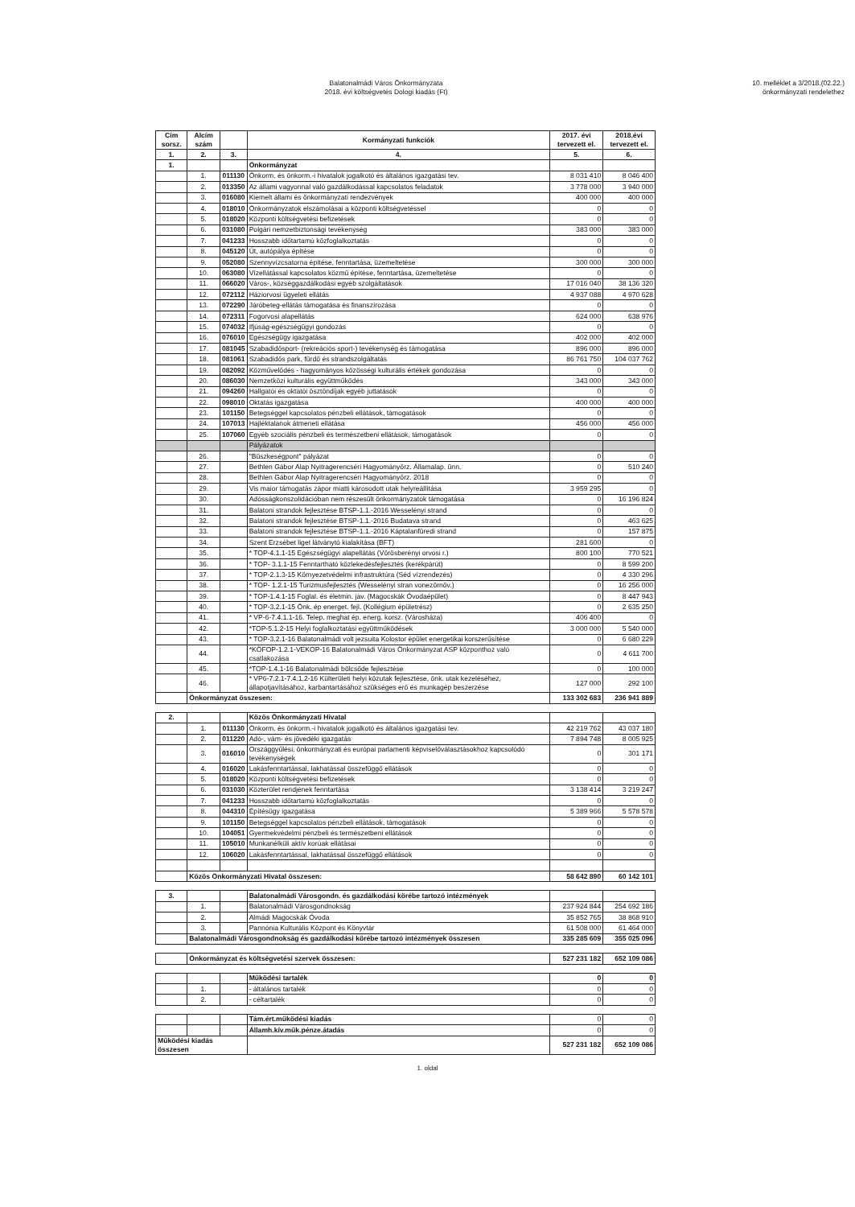Balatonalmádi Város Önkormányzata
2018. évi költségvetés Dologi kiadás (Ft)
10. melléklet a 3/2018.(02.22.)
önkormányzati rendelethez
| Cím sorsz. | Alcím szám | | Kormányzati funkciók | 2017. évi tervezett el. | 2018.évi tervezett el. |
| --- | --- | --- | --- | --- | --- |
| 1. | 2. | 3. | 4. | 5. | 6. |
| 1. | | | Önkormányzat | | |
| | 1. | 011130 | Önkorm. és önkorm.-i hivatalok jogalkotó és általános igazgatási tev. | 8 031 410 | 8 046 400 |
| | 2. | 013350 | Az állami vagyonnal való gazdálkodással kapcsolatos feladatok | 3 778 000 | 3 940 000 |
| | 3. | 016080 | Kiemelt állami és önkormányzati rendezvények | 400 000 | 400 000 |
| | 4. | 018010 | Önkormányzatok elszámolásai a központi költségvetéssel | 0 | 0 |
| | 5. | 018020 | Központi költségvetési befizetések | 0 | 0 |
| | 6. | 031080 | Polgári nemzetbiztonsági tevékenység | 383 000 | 383 000 |
| | 7. | 041233 | Hosszabb időtartamú közfoglalkoztatás | 0 | 0 |
| | 8. | 045120 | Út, autópálya építése | 0 | 0 |
| | 9. | 052080 | Szennyvízcsatorna építése, fenntartása, üzemeltetése | 300 000 | 300 000 |
| | 10. | 063080 | Vízellátással kapcsolatos közmű építése, fenntartása, üzemeltetése | 0 | 0 |
| | 11. | 066020 | Város-, községgazdálkodási egyéb szolgáltatások | 17 016 040 | 38 136 320 |
| | 12. | 072112 | Háziorvosi ügyeleti ellátás | 4 937 088 | 4 970 628 |
| | 13. | 072290 | Járóbeteg-ellátás támogatása és finanszírozása | 0 | 0 |
| | 14. | 072311 | Fogorvosi alapellátás | 624 000 | 638 976 |
| | 15. | 074032 | Ifjúság-egészségügyi gondozás | 0 | 0 |
| | 16. | 076010 | Egészségügy igazgatása | 402 000 | 402 000 |
| | 17. | 081045 | Szabadidősport- (rekreációs sport-) tevékenység és támogatása | 896 000 | 896 000 |
| | 18. | 081061 | Szabadidős park, fürdő és strandszolgáltatás | 86 761 750 | 104 037 762 |
| | 19. | 082092 | Közművelődés - hagyományos közösségi kulturális értékek gondozása | 0 | 0 |
| | 20. | 086030 | Nemzetközi kulturális együttműködés | 343 000 | 343 000 |
| | 21. | 094260 | Hallgatói és oktatói ösztöndíjak egyéb juttatások | 0 | 0 |
| | 22. | 098010 | Oktatás igazgatása | 400 000 | 400 000 |
| | 23. | 101150 | Betegséggel kapcsolatos pénzbeli ellátások, támogatások | 0 | 0 |
| | 24. | 107013 | Hajléktalanok átmeneti ellátása | 456 000 | 456 000 |
| | 25. | 107060 | Egyéb szociális pénzbeli és természetbeni ellátások, támogatások | 0 | 0 |
| | | | Pályázatok | | |
| | 26. | | "Büszkeségpont" pályázat | 0 | 0 |
| | 27. | | Bethlen Gábor Alap Nyitragerencséri Hagyományőrz. Államalap. ünn. | 0 | 510 240 |
| | 28. | | Bethlen Gábor Alap Nyitragerencséri Hagyományőrz. 2018 | 0 | 0 |
| | 29. | | Vis maior támogatás zápor miatti károsodott utak helyreállítása | 3 959 295 | 0 |
| | 30. | | Adósságkonszolidációban nem részesült önkormányzatok támogatása | 0 | 16 196 824 |
| | 31. | | Balatoni strandok fejlesztése BTSP-1.1.-2016 Wesselényi strand | 0 | 0 |
| | 32. | | Balatoni strandok fejlesztése BTSP-1.1.-2016 Budatava strand | 0 | 463 625 |
| | 33. | | Balatoni strandok fejlesztése BTSP-1.1.-2016 Káptalanfüredi strand | 0 | 157 875 |
| | 34. | | Szent Erzsébet liget látványtó kialakítása (BFT) | 281 600 | 0 |
| | 35. | | * TOP-4.1.1-15 Egészségügyi alapellátás (Vörösberényi orvosi r.) | 800 100 | 770 521 |
| | 36. | | * TOP- 3.1.1-15 Fenntartható közlekedésfejlesztés (kerékpárút) | 0 | 8 599 200 |
| | 37. | | * TOP-2.1.3-15 Környezetvédelmi infrastruktúra (Séd vízrendezés) | 0 | 4 330 296 |
| | 38. | | * TOP- 1.2.1-15 Turizmusfejlesztés (Wesselényi stran vonezörnöv.) | 0 | 16 256 000 |
| | 39. | | * TOP-1.4.1-15 Foglal. és életmin. jav. (Magocskák Óvodaépület) | 0 | 8 447 943 |
| | 40. | | * TOP-3.2.1-15 Önk. ép energet. fejl. (Kollégium épületrész) | 0 | 2 635 250 |
| | 41. | | * VP-6-7.4.1.1-16. Telep. meghat ép. energ. korsz. (Városháza) | 406 400 | 0 |
| | 42. | | *TOP-5.1.2-15 Helyi foglalkoztatási együttműködések | 3 000 000 | 5 540 000 |
| | 43. | | * TOP-3.2.1-16 Balatonalmádi volt jezsuita Kolostor épület energetikai korszerűsítése | 0 | 6 680 229 |
| | 44. | | *KÖFOP-1.2.1-VEKOP-16 Balatonalmádi Város Önkormányzat ASP központhoz való csatlakozása | 0 | 4 611 700 |
| | 45. | | *TOP-1.4.1-16 Balatonalmádi bölcsőde fejlesztése | 0 | 100 000 |
| | 46. | | * VP6-7.2.1-7.4.1.2-16 Külterületi helyi közutak fejlesztése, önk. utak kezeléséhez, állapotjavításához, karbantartásához szükséges erő és munkagép beszerzése | 127 000 | 292 100 |
| | Önkormányzat összesen: | | | 133 302 683 | 236 941 889 |
| 2. | | | Közös Önkormányzati Hivatal | | |
| | 1. | 011130 | Önkorm. és önkorm.-i hivatalok jogalkotó és általános igazgatási tev. | 42 219 762 | 43 037 180 |
| | 2. | 011220 | Adó-, vám- és jövedéki igazgatás | 7 894 748 | 8 005 925 |
| | 3. | 016010 | Országgyűlési, önkormányzati és európai parlamenti képviselőválasztásokhoz kapcsolódó tevékenységek | 0 | 301 171 |
| | 4. | 016020 | Lakásfenntartással, lakhatással összefüggő ellátások | 0 | 0 |
| | 5. | 018020 | Központi költségvetési befizetések | 0 | 0 |
| | 6. | 031030 | Közterület rendjének fenntartása | 3 138 414 | 3 219 247 |
| | 7. | 041233 | Hosszabb időtartamú közfoglalkoztatás | 0 | 0 |
| | 8. | 044310 | Építésügy igazgatása | 5 389 966 | 5 578 578 |
| | 9. | 101150 | Betegséggel kapcsolatos pénzbeli ellátások, támogatások | 0 | 0 |
| | 10. | 104051 | Gyermekvédelmi pénzbeli és természetbeni ellátások | 0 | 0 |
| | 11. | 105010 | Munkanélküli aktív korúak ellátásai | 0 | 0 |
| | 12. | 106020 | Lakásfenntartással, lakhatással összefüggő ellátások | 0 | 0 |
| | Közös Önkormányzati Hivatal összesen: | | | 58 642 890 | 60 142 101 |
| 3. | | | Balatonalmádi Városgondn. és gazdálkodási körébe tartozó intézmények | | |
| | 1. | | Balatonalmádi Városgondnokság | 237 924 844 | 254 692 186 |
| | 2. | | Almádi Magocskák Óvoda | 35 852 765 | 38 868 910 |
| | 3. | | Pannónia Kulturális Központ és Könyvtár | 61 508 000 | 61 464 000 |
| | Balatonalmádi Városgondnokság és gazdálkodási körébe tartozó intézmények összesen | | | 335 285 609 | 355 025 096 |
| | Önkormányzat és költségvetési szervek összesen: | | | 527 231 182 | 652 109 086 |
| | | | Működési tartalék | 0 | 0 |
| | 1. | | - általános tartalék | 0 | 0 |
| | 2. | | - céltartalék | 0 | 0 |
| | | | Tám.ért.működési kiadás | 0 | 0 |
| | | | Államh.kív.műk.pénze.átadás | 0 | 0 |
| Működési kiadás összesen | | | | 527 231 182 | 652 109 086 |
1. oldal